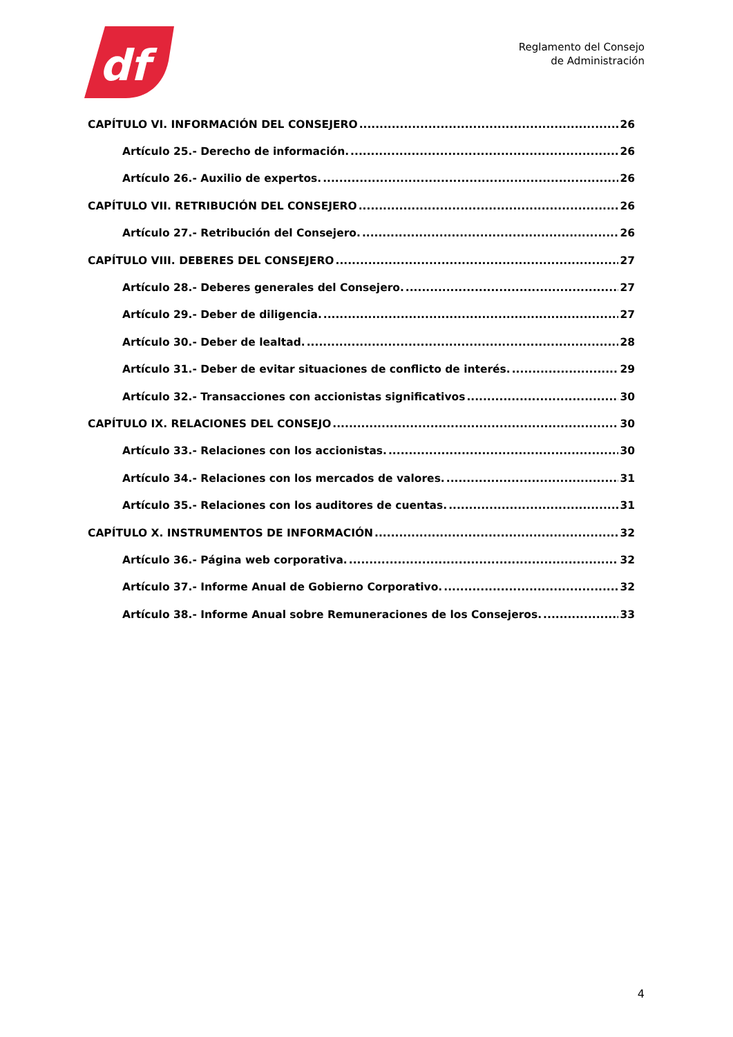df
Reglamento del Consejo
de Administración
CAPÍTULO VI. INFORMACIÓN DEL CONSEJERO 26
Artículo 25.- Derecho de información. 26
Artículo 26.- Auxilio de expertos. 26
CAPÍTULO VII. RETRIBUCIÓN DEL CONSEJERO 26
Artículo 27.- Retribución del Consejero. 26
CAPÍTULO VIII. DEBERES DEL CONSEJERO 27
Artículo 28.- Deberes generales del Consejero. 27
Artículo 29.- Deber de diligencia. 27
Artículo 30.- Deber de lealtad. 28
Artículo 31.- Deber de evitar situaciones de conflicto de interés. 29
Artículo 32.- Transacciones con accionistas significativos 30
CAPÍTULO IX. RELACIONES DEL CONSEJO 30
Artículo 33.- Relaciones con los accionistas. 30
Artículo 34.- Relaciones con los mercados de valores. 31
Artículo 35.- Relaciones con los auditores de cuentas. 31
CAPÍTULO X. INSTRUMENTOS DE INFORMACIÓN 32
Artículo 36.- Página web corporativa. 32
Artículo 37.- Informe Anual de Gobierno Corporativo. 32
Artículo 38.- Informe Anual sobre Remuneraciones de los Consejeros. 33
4